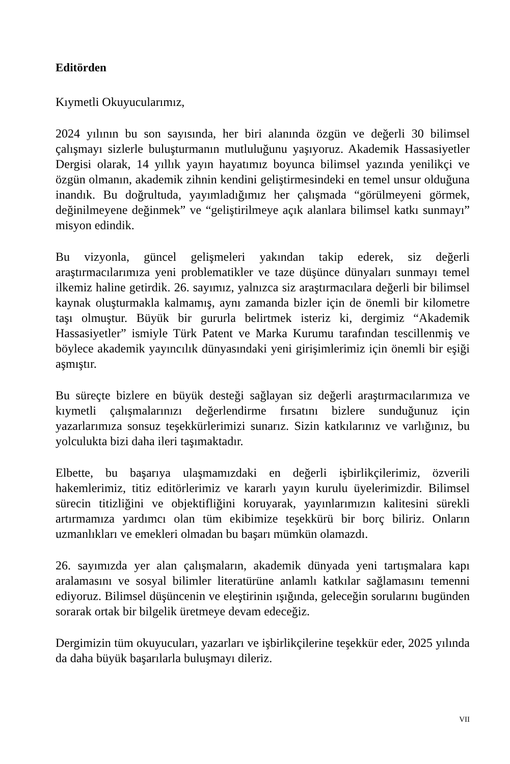Editörden
Kıymetli Okuyucularımız,
2024 yılının bu son sayısında, her biri alanında özgün ve değerli 30 bilimsel çalışmayı sizlerle buluşturmanın mutluluğunu yaşıyoruz. Akademik Hassasiyetler Dergisi olarak, 14 yıllık yayın hayatımız boyunca bilimsel yazında yenilikçi ve özgün olmanın, akademik zihnin kendini geliştirmesindeki en temel unsur olduğuna inandık. Bu doğrultuda, yayımladığımız her çalışmada “görülmeyeni görmek, değinilmeyene değinmek” ve “geliştirilmeye açık alanlara bilimsel katkı sunmayı” misyon edindik.
Bu vizyonla, güncel gelişmeleri yakından takip ederek, siz değerli araştırmacılarımıza yeni problematikler ve taze düşünce dünyaları sunmayı temel ilkemiz haline getirdik. 26. sayımız, yalnızca siz araştırmacılara değerli bir bilimsel kaynak oluşturmakla kalmamış, aynı zamanda bizler için de önemli bir kilometre taşı olmuştur. Büyük bir gururla belirtmek isteriz ki, dergimiz “Akademik Hassasiyetler” ismiyle Türk Patent ve Marka Kurumu tarafından tescillenmiş ve böylece akademik yayıncılık dünyasındaki yeni girişimlerimiz için önemli bir eşiği aşmıştır.
Bu süreçte bizlere en büyük desteği sağlayan siz değerli araştırmacılarımıza ve kıymetli çalışmalarınızı değerlendirme fırsatını bizlere sunduğunuz için yazarlarımıza sonsuz teşekkürlerimizi sunarız. Sizin katkılarınız ve varlığınız, bu yolculukta bizi daha ileri taşımaktadır.
Elbette, bu başarıya ulaşmamızdaki en değerli işbirlikçilerimiz, özverili hakemlerimiz, titiz editörlerimiz ve kararlı yayın kurulu üyelerimizdir. Bilimsel sürecin titizliğini ve objektifliğini koruyarak, yayınlarımızın kalitesini sürekli artırmamıza yardımcı olan tüm ekibimize teşekkürü bir borç biliriz. Onların uzmanlıkları ve emekleri olmadan bu başarı mümkün olamazdı.
26. sayımızda yer alan çalışmaların, akademik dünyada yeni tartışmalara kapı aralamasını ve sosyal bilimler literatürüne anlamlı katkılar sağlamasını temenni ediyoruz. Bilimsel düşüncenin ve eleştirinin ışığında, geleceğin sorularını bugünden sorarak ortak bir bilgelik üretmeye devam edeceğiz.
Dergimizin tüm okuyucuları, yazarları ve işbirlikçilerine teşekkür eder, 2025 yılında da daha büyük başarılarla buluşmayı dileriz.
VII